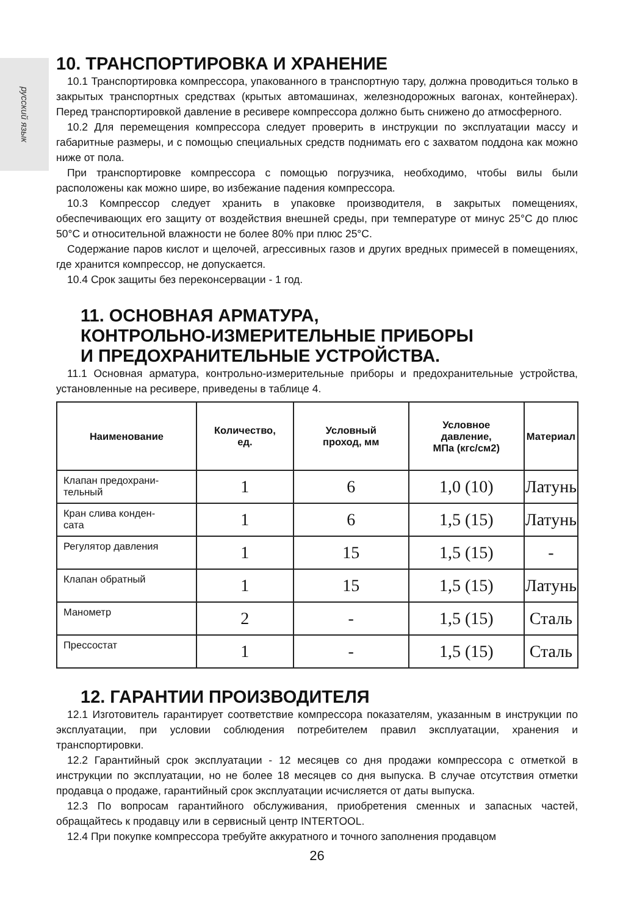русский язык
10. ТРАНСПОРТИРОВКА И ХРАНЕНИЕ
10.1 Транспортировка компрессора, упакованного в транспортную тару, должна проводиться только в закрытых транспортных средствах (крытых автомашинах, железнодорожных вагонах, контейнерах). Перед транспортировкой давление в ресивере компрессора должно быть снижено до атмосферного.
10.2 Для перемещения компрессора следует проверить в инструкции по эксплуатации массу и габаритные размеры, и с помощью специальных средств поднимать его с захватом поддона как можно ниже от пола.
При транспортировке компрессора с помощью погрузчика, необходимо, чтобы вилы были расположены как можно шире, во избежание падения компрессора.
10.3 Компрессор следует хранить в упаковке производителя, в закрытых помещениях, обеспечивающих его защиту от воздействия внешней среды, при температуре от минус 25°С до плюс 50°С и относительной влажности не более 80% при плюс 25°С.
Содержание паров кислот и щелочей, агрессивных газов и других вредных примесей в помещениях, где хранится компрессор, не допускается.
10.4 Срок защиты без переконсервации - 1 год.
11. ОСНОВНАЯ АРМАТУРА,
КОНТРОЛЬНО-ИЗМЕРИТЕЛЬНЫЕ ПРИБОРЫ
И ПРЕДОХРАНИТЕЛЬНЫЕ УСТРОЙСТВА.
11.1 Основная арматура, контрольно-измерительные приборы и предохранительные устройства, установленные на ресивере, приведены в таблице 4.
| Наименование | Количество, ед. | Условный проход, мм | Условное давление, МПа (кгс/см2) | Материал |
| --- | --- | --- | --- | --- |
| Клапан предохрани- тельный | 1 | 6 | 1,0 (10) | Латунь |
| Кран слива конден- сата | 1 | 6 | 1,5 (15) | Латунь |
| Регулятор давления | 1 | 15 | 1,5 (15) | - |
| Клапан обратный | 1 | 15 | 1,5 (15) | Латунь |
| Манометр | 2 | - | 1,5 (15) | Сталь |
| Прессостат | 1 | - | 1,5 (15) | Сталь |
12. ГАРАНТИИ ПРОИЗВОДИТЕЛЯ
12.1 Изготовитель гарантирует соответствие компрессора показателям, указанным в инструкции по эксплуатации, при условии соблюдения потребителем правил эксплуатации, хранения и транспортировки.
12.2 Гарантийный срок эксплуатации - 12 месяцев со дня продажи компрессора с отметкой в инструкции по эксплуатации, но не более 18 месяцев со дня выпуска. В случае отсутствия отметки продавца о продаже, гарантийный срок эксплуатации исчисляется от даты выпуска.
12.3 По вопросам гарантийного обслуживания, приобретения сменных и запасных частей, обращайтесь к продавцу или в сервисный центр INTERTOOL.
12.4 При покупке компрессора требуйте аккуратного и точного заполнения продавцом
26